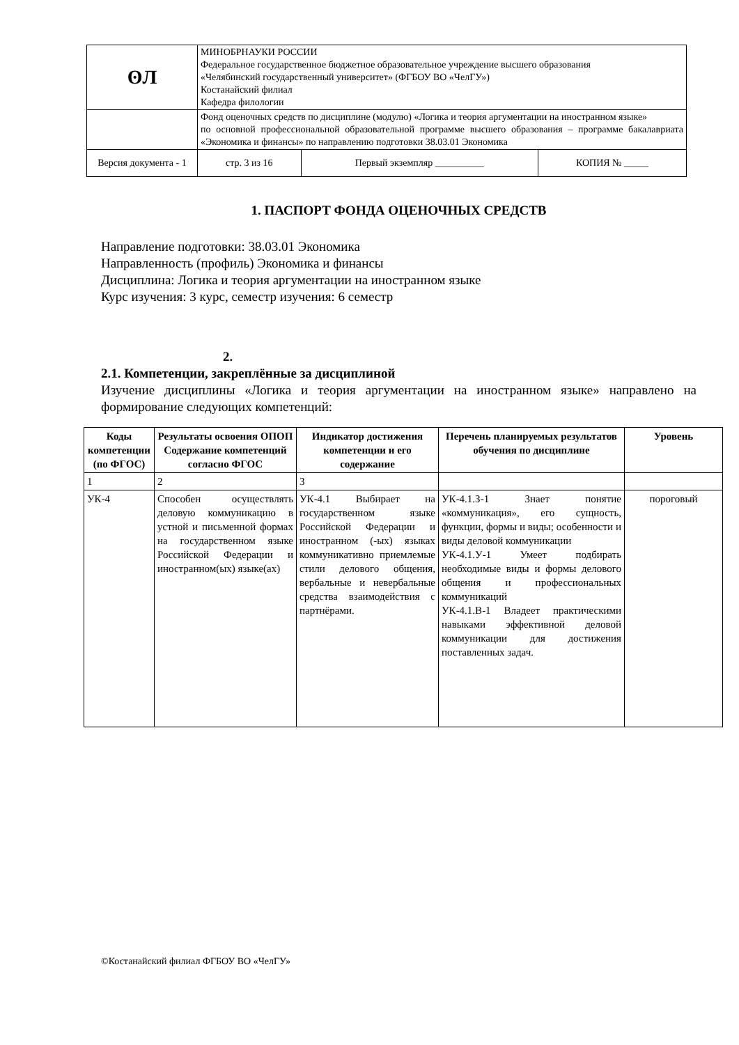| ʘЛ | МИНОБРНАУКИ РОССИИ Федеральное государственное бюджетное образовательное учреждение высшего образования «Челябинский государственный университет» (ФГБОУ ВО «ЧелГУ») Костанайский филиал Кафедра филологии | | | |
| | Фонд оценочных средств по дисциплине (модулю) «Логика и теория аргументации на иностранном языке» по основной профессиональной образовательной программе высшего образования – программе бакалавриата «Экономика и финансы» по направлению подготовки 38.03.01 Экономика | | | |
| Версия документа - 1 | | стр. 3 из 16 | Первый экземпляр __________ | КОПИЯ № _____ |
1. ПАСПОРТ ФОНДА ОЦЕНОЧНЫХ СРЕДСТВ
Направление подготовки: 38.03.01 Экономика
Направленность (профиль) Экономика и финансы
Дисциплина: Логика и теория аргументации на иностранном языке
Курс изучения: 3 курс, семестр изучения: 6 семестр
2.
2.1. Компетенции, закреплённые за дисциплиной
Изучение дисциплины «Логика и теория аргументации на иностранном языке» направлено на формирование следующих компетенций:
| Коды компетенции (по ФГОС) | Результаты освоения ОПОП Содержание компетенций согласно ФГОС | Индикатор достижения компетенции и его содержание | Перечень планируемых результатов обучения по дисциплине | Уровень |
| --- | --- | --- | --- | --- |
| 1 | 2 | 3 | | |
| УК-4 | Способен осуществлять деловую коммуникацию в устной и письменной формах на государственном языке Российской Федерации и иностранном(ых) языке(ах) | УК-4.1 Выбирает на государственном языке Российской Федерации и иностранном (-ых) языках коммуникативно приемлемые стили делового общения, вербальные и невербальные средства взаимодействия с партнёрами. | УК-4.1.З-1 Знает понятие «коммуникация», его сущность, функции, формы и виды; особенности и виды деловой коммуникации УК-4.1.У-1 Умеет подбирать необходимые виды и формы делового общения и профессиональных коммуникаций УК-4.1.В-1 Владеет практическими навыками эффективной деловой коммуникации для достижения поставленных задач. | пороговый |
©Костанайский филиал ФГБОУ ВО «ЧелГУ»